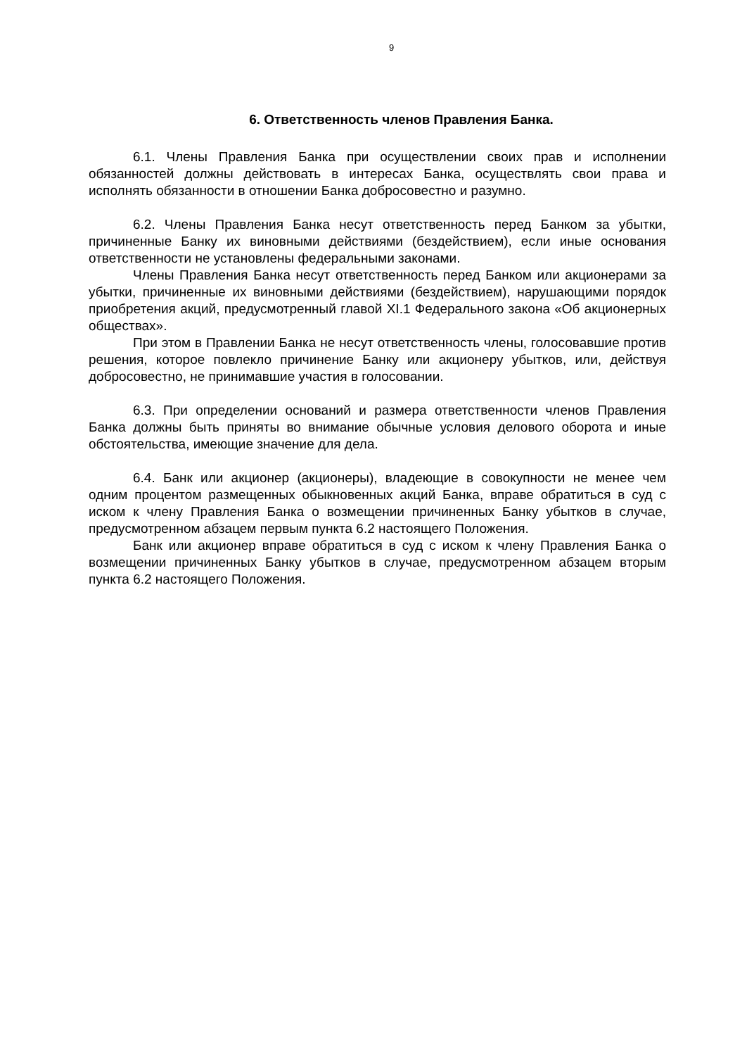9
6. Ответственность членов Правления Банка.
6.1. Члены Правления Банка при осуществлении своих прав и исполнении обязанностей должны действовать в интересах Банка, осуществлять свои права и исполнять обязанности в отношении Банка добросовестно и разумно.
6.2. Члены Правления Банка несут ответственность перед Банком за убытки, причиненные Банку их виновными действиями (бездействием), если иные основания ответственности не установлены федеральными законами.
Члены Правления Банка несут ответственность перед Банком или акционерами за убытки, причиненные их виновными действиями (бездействием), нарушающими порядок приобретения акций, предусмотренный главой XI.1 Федерального закона «Об акционерных обществах».
При этом в Правлении Банка не несут ответственность члены, голосовавшие против решения, которое повлекло причинение Банку или акционеру убытков, или, действуя добросовестно, не принимавшие участия в голосовании.
6.3. При определении оснований и размера ответственности членов Правления Банка должны быть приняты во внимание обычные условия делового оборота и иные обстоятельства, имеющие значение для дела.
6.4. Банк или акционер (акционеры), владеющие в совокупности не менее чем одним процентом размещенных обыкновенных акций Банка, вправе обратиться в суд с иском к члену Правления Банка о возмещении причиненных Банку убытков в случае, предусмотренном абзацем первым пункта 6.2 настоящего Положения.
Банк или акционер вправе обратиться в суд с иском к члену Правления Банка о возмещении причиненных Банку убытков в случае, предусмотренном абзацем вторым пункта 6.2 настоящего Положения.